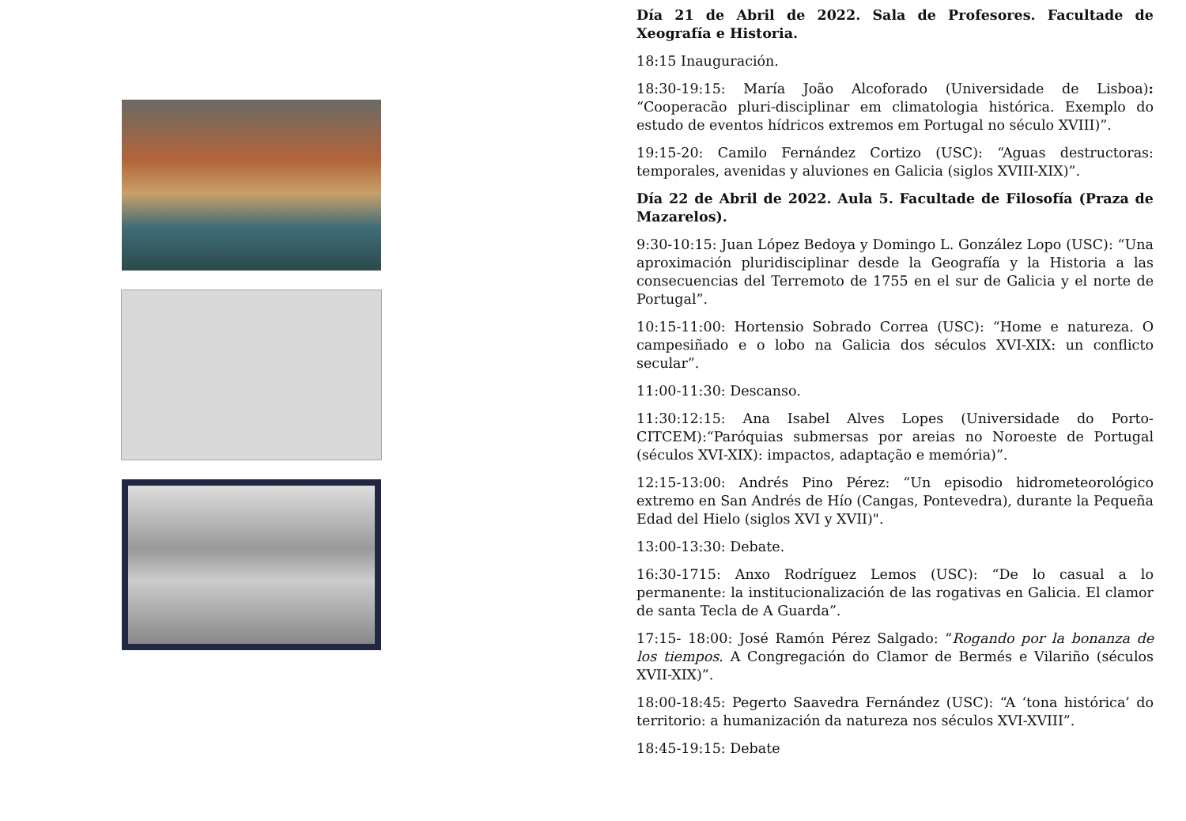Día 21 de Abril de 2022. Sala de Profesores. Facultade de Xeografía e Historia.
18:15 Inauguración.
18:30-19:15: María João Alcoforado (Universidade de Lisboa): “Cooperacão pluri-disciplinar em climatologia histórica. Exemplo do estudo de eventos hídricos extremos em Portugal no século XVIII)”.
19:15-20: Camilo Fernández Cortizo (USC): “Aguas destructoras: temporales, avenidas y aluviones en Galicia (siglos XVIII-XIX)”.
Día 22 de Abril de 2022. Aula 5. Facultade de Filosofía (Praza de Mazarelos).
9:30-10:15: Juan López Bedoya y Domingo L. González Lopo (USC): “Una aproximación pluridisciplinar desde la Geografía y la Historia a las consecuencias del Terremoto de 1755 en el sur de Galicia y el norte de Portugal”.
10:15-11:00: Hortensio Sobrado Correa (USC): “Home e natureza. O campesiñado e o lobo na Galicia dos séculos XVI-XIX: un conflicto secular”.
11:00-11:30: Descanso.
11:30:12:15: Ana Isabel Alves Lopes (Universidade do Porto-CITCEM):“Paróquias submersas por areias no Noroeste de Portugal (séculos XVI-XIX): impactos, adaptação e memória)”.
12:15-13:00: Andrés Pino Pérez: “Un episodio hidrometeorológico extremo en San Andrés de Hío (Cangas, Pontevedra), durante la Pequeña Edad del Hielo (siglos XVI y XVII)".
13:00-13:30: Debate.
16:30-1715: Anxo Rodríguez Lemos (USC): “De lo casual a lo permanente: la institucionalización de las rogativas en Galicia. El clamor de santa Tecla de A Guarda”.
17:15- 18:00: José Ramón Pérez Salgado: “Rogando por la bonanza de los tiempos. A Congregación do Clamor de Bermés e Vilariño (séculos XVII-XIX)”.
18:00-18:45: Pegerto Saavedra Fernández (USC): “A ‘tona histórica’ do territorio: a humanización da natureza nos séculos XVI-XVIII”.
18:45-19:15: Debate